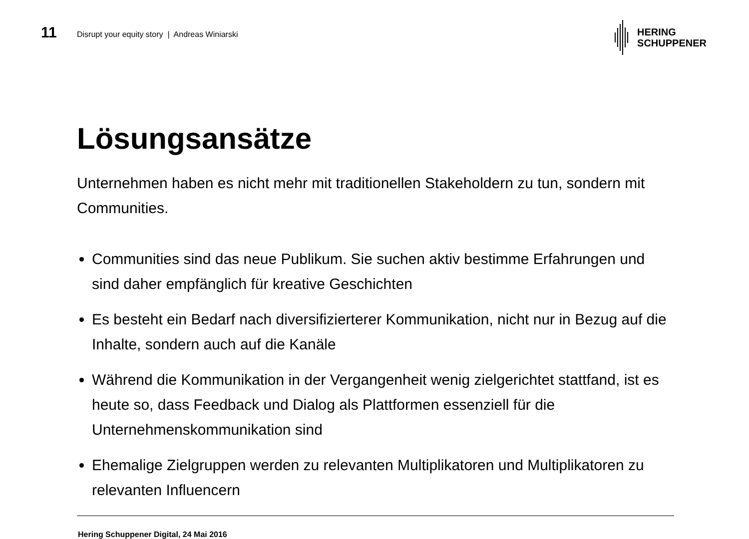11
Disrupt your equity story | Andreas Winiarski
HERING
SCHUPPENER
Lösungsansätze
Unternehmen haben es nicht mehr mit traditionellen Stakeholdern zu tun, sondern mit Communities.
Communities sind das neue Publikum. Sie suchen aktiv bestimme Erfahrungen und sind daher empfänglich für kreative Geschichten
Es besteht ein Bedarf nach diversifizierterer Kommunikation, nicht nur in Bezug auf die Inhalte, sondern auch auf die Kanäle
Während die Kommunikation in der Vergangenheit wenig zielgerichtet stattfand, ist es heute so, dass Feedback und Dialog als Plattformen essenziell für die Unternehmenskommunikation sind
Ehemalige Zielgruppen werden zu relevanten Multiplikatoren und Multiplikatoren zu relevanten Influencern
Hering Schuppener Digital, 24 Mai 2016